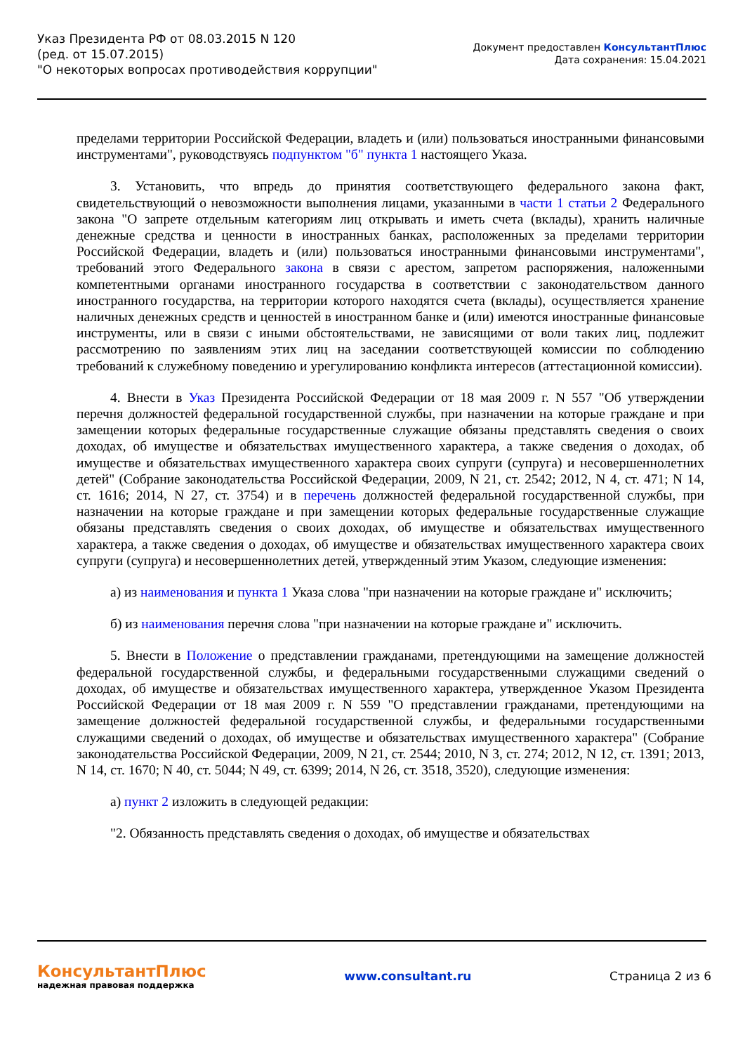Указ Президента РФ от 08.03.2015 N 120
(ред. от 15.07.2015)
"О некоторых вопросах противодействия коррупции"
Документ предоставлен КонсультантПлюс
Дата сохранения: 15.04.2021
пределами территории Российской Федерации, владеть и (или) пользоваться иностранными финансовыми инструментами", руководствуясь подпунктом "б" пункта 1 настоящего Указа.
3. Установить, что впредь до принятия соответствующего федерального закона факт, свидетельствующий о невозможности выполнения лицами, указанными в части 1 статьи 2 Федерального закона "О запрете отдельным категориям лиц открывать и иметь счета (вклады), хранить наличные денежные средства и ценности в иностранных банках, расположенных за пределами территории Российской Федерации, владеть и (или) пользоваться иностранными финансовыми инструментами", требований этого Федерального закона в связи с арестом, запретом распоряжения, наложенными компетентными органами иностранного государства в соответствии с законодательством данного иностранного государства, на территории которого находятся счета (вклады), осуществляется хранение наличных денежных средств и ценностей в иностранном банке и (или) имеются иностранные финансовые инструменты, или в связи с иными обстоятельствами, не зависящими от воли таких лиц, подлежит рассмотрению по заявлениям этих лиц на заседании соответствующей комиссии по соблюдению требований к служебному поведению и урегулированию конфликта интересов (аттестационной комиссии).
4. Внести в Указ Президента Российской Федерации от 18 мая 2009 г. N 557 "Об утверждении перечня должностей федеральной государственной службы, при назначении на которые граждане и при замещении которых федеральные государственные служащие обязаны представлять сведения о своих доходах, об имуществе и обязательствах имущественного характера, а также сведения о доходах, об имуществе и обязательствах имущественного характера своих супруги (супруга) и несовершеннолетних детей" (Собрание законодательства Российской Федерации, 2009, N 21, ст. 2542; 2012, N 4, ст. 471; N 14, ст. 1616; 2014, N 27, ст. 3754) и в перечень должностей федеральной государственной службы, при назначении на которые граждане и при замещении которых федеральные государственные служащие обязаны представлять сведения о своих доходах, об имуществе и обязательствах имущественного характера, а также сведения о доходах, об имуществе и обязательствах имущественного характера своих супруги (супруга) и несовершеннолетних детей, утвержденный этим Указом, следующие изменения:
а) из наименования и пункта 1 Указа слова "при назначении на которые граждане и" исключить;
б) из наименования перечня слова "при назначении на которые граждане и" исключить.
5. Внести в Положение о представлении гражданами, претендующими на замещение должностей федеральной государственной службы, и федеральными государственными служащими сведений о доходах, об имуществе и обязательствах имущественного характера, утвержденное Указом Президента Российской Федерации от 18 мая 2009 г. N 559 "О представлении гражданами, претендующими на замещение должностей федеральной государственной службы, и федеральными государственными служащими сведений о доходах, об имуществе и обязательствах имущественного характера" (Собрание законодательства Российской Федерации, 2009, N 21, ст. 2544; 2010, N 3, ст. 274; 2012, N 12, ст. 1391; 2013, N 14, ст. 1670; N 40, ст. 5044; N 49, ст. 6399; 2014, N 26, ст. 3518, 3520), следующие изменения:
а) пункт 2 изложить в следующей редакции:
"2. Обязанность представлять сведения о доходах, об имуществе и обязательствах
КонсультантПлюс
надежная правовая поддержка
www.consultant.ru Страница 2 из 6